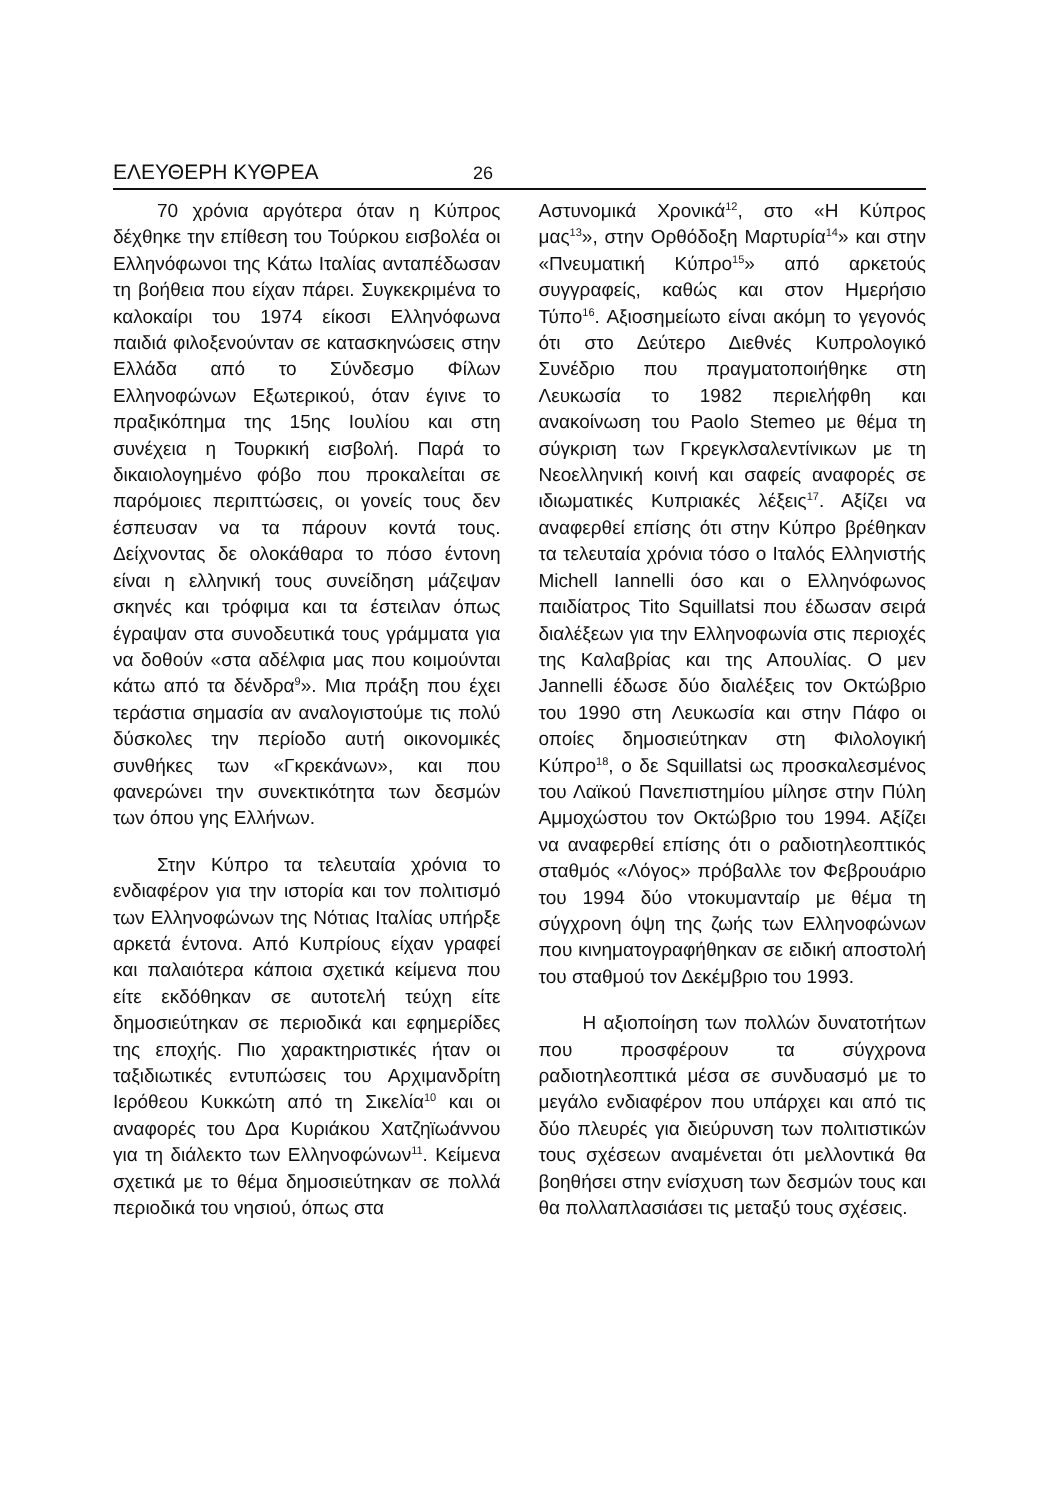ΕΛΕΥΘΕΡΗ ΚΥΘΡΕΑ
26
70 χρόνια αργότερα όταν η Κύπρος δέχθηκε την επίθεση του Τούρκου εισβολέα οι Ελληνόφωνοι της Κάτω Ιταλίας ανταπέδωσαν τη βοήθεια που είχαν πάρει. Συγκεκριμένα το καλοκαίρι του 1974 είκοσι Ελληνόφωνα παιδιά φιλοξενούνταν σε κατασκηνώσεις στην Ελλάδα από το Σύνδεσμο Φίλων Ελληνοφώνων Εξωτερικού, όταν έγινε το πραξικόπημα της 15ης Ιουλίου και στη συνέχεια η Τουρκική εισβολή. Παρά το δικαιολογημένο φόβο που προκαλείται σε παρόμοιες περιπτώσεις, οι γονείς τους δεν έσπευσαν να τα πάρουν κοντά τους. Δείχνοντας δε ολοκάθαρα το πόσο έντονη είναι η ελληνική τους συνείδηση μάζεψαν σκηνές και τρόφιμα και τα έστειλαν όπως έγραψαν στα συνοδευτικά τους γράμματα για να δοθούν «στα αδέλφια μας που κοιμούνται κάτω από τα δένδρα<sup>9</sup>». Μια πράξη που έχει τεράστια σημασία αν αναλογιστούμε τις πολύ δύσκολες την περίοδο αυτή οικονομικές συνθήκες των «Γκρεκάνων», και που φανερώνει την συνεκτικότητα των δεσμών των όπου γης Ελλήνων.
Στην Κύπρο τα τελευταία χρόνια το ενδιαφέρον για την ιστορία και τον πολιτισμό των Ελληνοφώνων της Νότιας Ιταλίας υπήρξε αρκετά έντονα. Από Κυπρίους είχαν γραφεί και παλαιότερα κάποια σχετικά κείμενα που είτε εκδόθηκαν σε αυτοτελή τεύχη είτε δημοσιεύτηκαν σε περιοδικά και εφημερίδες της εποχής. Πιο χαρακτηριστικές ήταν οι ταξιδιωτικές εντυπώσεις του Αρχιμανδρίτη Ιερόθεου Κυκκώτη από τη Σικελία<sup>10</sup> και οι αναφορές του Δρα Κυριάκου Χατζηϊωάννου για τη διάλεκτο των Ελληνοφώνων<sup>11</sup>. Κείμενα σχετικά με το θέμα δημοσιεύτηκαν σε πολλά περιοδικά του νησιού, όπως στα
Αστυνομικά Χρονικά<sup>12</sup>, στο «Η Κύπρος μας<sup>13</sup>», στην Ορθόδοξη Μαρτυρία<sup>14</sup>» και στην «Πνευματική Κύπρο<sup>15</sup>» από αρκετούς συγγραφείς, καθώς και στον Ημερήσιο Τύπο<sup>16</sup>. Αξιοσημείωτο είναι ακόμη το γεγονός ότι στο Δεύτερο Διεθνές Κυπρολογικό Συνέδριο που πραγματοποιήθηκε στη Λευκωσία το 1982 περιελήφθη και ανακοίνωση του Paolo Stemeo με θέμα τη σύγκριση των Γκρεγκλσαλεντίνικων με τη Νεοελληνική κοινή και σαφείς αναφορές σε ιδιωματικές Κυπριακές λέξεις<sup>17</sup>. Αξίζει να αναφερθεί επίσης ότι στην Κύπρο βρέθηκαν τα τελευταία χρόνια τόσο ο Ιταλός Ελληνιστής Michell Iannelli όσο και ο Ελληνόφωνος παιδίατρος Tito Squillatsi που έδωσαν σειρά διαλέξεων για την Ελληνοφωνία στις περιοχές της Καλαβρίας και της Απουλίας. Ο μεν Jannelli έδωσε δύο διαλέξεις τον Οκτώβριο του 1990 στη Λευκωσία και στην Πάφο οι οποίες δημοσιεύτηκαν στη Φιλολογική Κύπρο<sup>18</sup>, ο δε Squillatsi ως προσκαλεσμένος του Λαϊκού Πανεπιστημίου μίλησε στην Πύλη Αμμοχώστου τον Οκτώβριο του 1994. Αξίζει να αναφερθεί επίσης ότι ο ραδιοτηλεοπτικός σταθμός «Λόγος» πρόβαλλε τον Φεβρουάριο του 1994 δύο ντοκυμανταίρ με θέμα τη σύγχρονη όψη της ζωής των Ελληνοφώνων που κινηματογραφήθηκαν σε ειδική αποστολή του σταθμού τον Δεκέμβριο του 1993.
Η αξιοποίηση των πολλών δυνατοτήτων που προσφέρουν τα σύγχρονα ραδιοτηλεοπτικά μέσα σε συνδυασμό με το μεγάλο ενδιαφέρον που υπάρχει και από τις δύο πλευρές για διεύρυνση των πολιτιστικών τους σχέσεων αναμένεται ότι μελλοντικά θα βοηθήσει στην ενίσχυση των δεσμών τους και θα πολλαπλασιάσει τις μεταξύ τους σχέσεις.